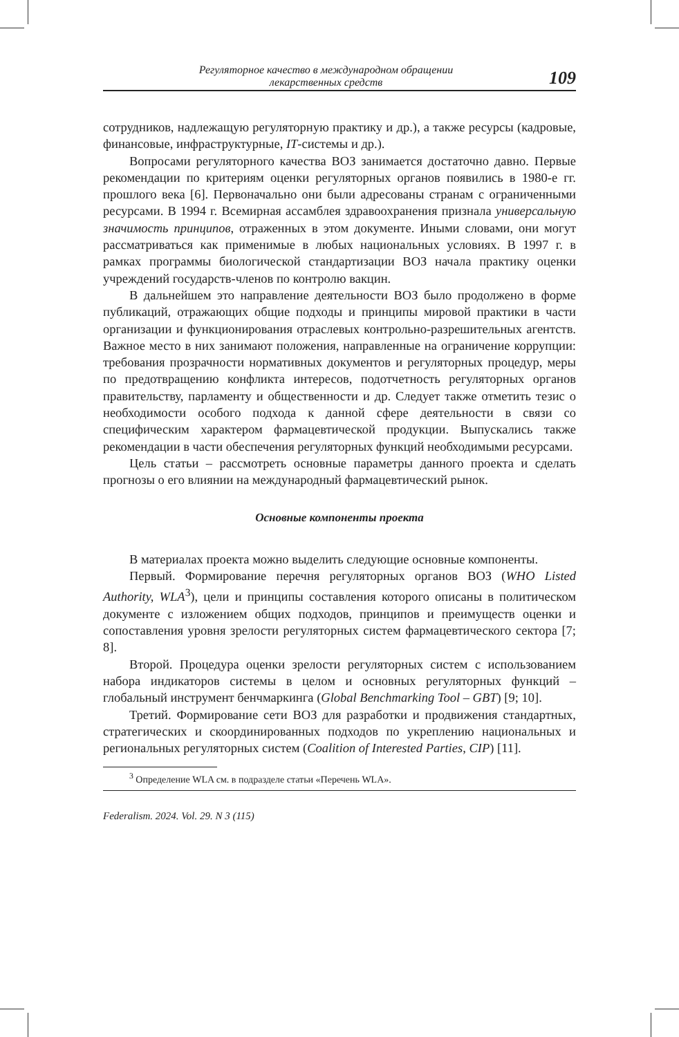Регуляторное качество в международном обращении
лекарственных средств
109
сотрудников, надлежащую регуляторную практику и др.), а также ресурсы (кадровые, финансовые, инфраструктурные, IT-системы и др.).
Вопросами регуляторного качества ВОЗ занимается достаточно давно. Первые рекомендации по критериям оценки регуляторных органов появились в 1980-е гг. прошлого века [6]. Первоначально они были адресованы странам с ограниченными ресурсами. В 1994 г. Всемирная ассамблея здравоохранения признала универсальную значимость принципов, отраженных в этом документе. Иными словами, они могут рассматриваться как применимые в любых национальных условиях. В 1997 г. в рамках программы биологической стандартизации ВОЗ начала практику оценки учреждений государств-членов по контролю вакцин.
В дальнейшем это направление деятельности ВОЗ было продолжено в форме публикаций, отражающих общие подходы и принципы мировой практики в части организации и функционирования отраслевых контрольно-разрешительных агентств. Важное место в них занимают положения, направленные на ограничение коррупции: требования прозрачности нормативных документов и регуляторных процедур, меры по предотвращению конфликта интересов, подотчетность регуляторных органов правительству, парламенту и общественности и др. Следует также отметить тезис о необходимости особого подхода к данной сфере деятельности в связи со специфическим характером фармацевтической продукции. Выпускались также рекомендации в части обеспечения регуляторных функций необходимыми ресурсами.
Цель статьи – рассмотреть основные параметры данного проекта и сделать прогнозы о его влиянии на международный фармацевтический рынок.
Основные компоненты проекта
В материалах проекта можно выделить следующие основные компоненты.
Первый. Формирование перечня регуляторных органов ВОЗ (WHO Listed Authority, WLA<sup>3</sup>), цели и принципы составления которого описаны в политическом документе с изложением общих подходов, принципов и преимуществ оценки и сопоставления уровня зрелости регуляторных систем фармацевтического сектора [7; 8].
Второй. Процедура оценки зрелости регуляторных систем с использованием набора индикаторов системы в целом и основных регуляторных функций – глобальный инструмент бенчмаркинга (Global Benchmarking Tool – GBT) [9; 10].
Третий. Формирование сети ВОЗ для разработки и продвижения стандартных, стратегических и скоординированных подходов по укреплению национальных и региональных регуляторных систем (Coalition of Interested Parties, CIP) [11].
<sup>3</sup> Определение WLA см. в подразделе статьи «Перечень WLA».
Federalism. 2024. Vol. 29. N 3 (115)